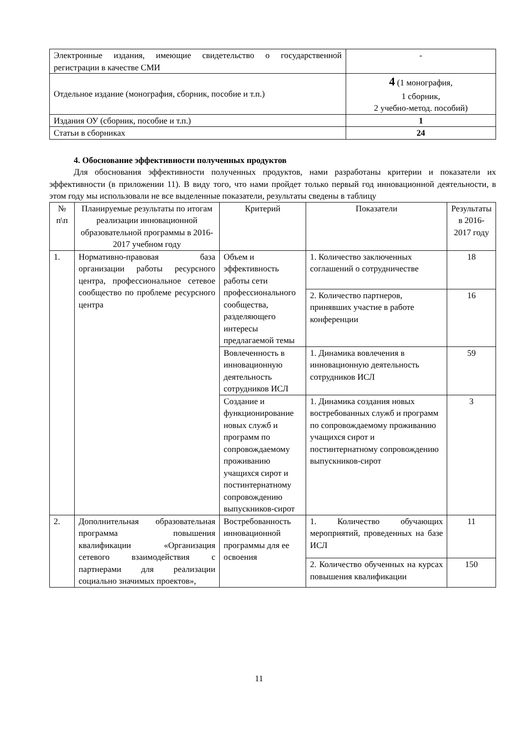| Электронные издания, имеющие свидетельство о государственной регистрации в качестве СМИ | - |
| Отдельное издание (монография, сборник, пособие и т.п.) | 4 (1 монография, 1 сборник, 2 учебно-метод. пособий) |
| Издания ОУ (сборник, пособие и т.п.) | 1 |
| Статьи в сборниках | 24 |
4. Обоснование эффективности полученных продуктов
Для обоснования эффективности полученных продуктов, нами разработаны критерии и показатели их эффективности (в приложении 11). В виду того, что нами пройдет только первый год инновационной деятельности, в этом году мы использовали не все выделенные показатели, результаты сведены в таблицу
| № п\п | Планируемые результаты по итогам реализации инновационной образовательной программы в 2016-2017 учебном году | Критерий | Показатели | Результаты в 2016-2017 году |
| --- | --- | --- | --- | --- |
| 1. | Нормативно-правовая база организации работы ресурсного центра, профессиональное сетевое сообщество по проблеме ресурсного центра | Объем и эффективность работы сети профессионального сообщества, разделяющего интересы предлагаемой темы | 1. Количество заключенных соглашений о сотрудничестве | 18 |
| | | | 2. Количество партнеров, принявших участие в работе конференции | 16 |
| | | Вовлеченность в инновационную деятельность сотрудников ИСЛ | 1. Динамика вовлечения в инновационную деятельность сотрудников ИСЛ | 59 |
| | | Создание и функционирование новых служб и программ по сопровождаемому проживанию учащихся сирот и постинтернатному сопровождению выпускников-сирот | 1. Динамика создания новых востребованных служб и программ по сопровождаемому проживанию учащихся сирот и постинтернатному сопровождению выпускников-сирот | 3 |
| 2. | Дополнительная образовательная программа повышения квалификации «Организация сетевого взаимодействия с партнерами для реализации социально значимых проектов», | Востребованность инновационной программы для ее освоения | 1. Количество обучающих мероприятий, проведенных на базе ИСЛ | 11 |
| | | | 2. Количество обученных на курсах повышения квалификации | 150 |
11